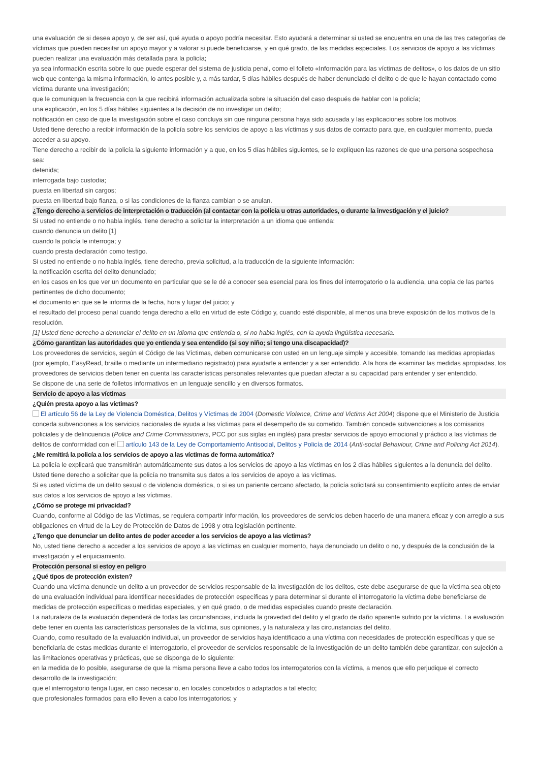una evaluación de si desea apoyo y, de ser así, qué ayuda o apoyo podría necesitar. Esto ayudará a determinar si usted se encuentra en una de las tres categorías de víctimas que pueden necesitar un apoyo mayor y a valorar si puede beneficiarse, y en qué grado, de las medidas especiales. Los servicios de apoyo a las víctimas pueden realizar una evaluación más detallada para la policía;
ya sea información escrita sobre lo que puede esperar del sistema de justicia penal, como el folleto «Información para las víctimas de delitos», o los datos de un sitio web que contenga la misma información, lo antes posible y, a más tardar, 5 días hábiles después de haber denunciado el delito o de que le hayan contactado como víctima durante una investigación;
que le comuniquen la frecuencia con la que recibirá información actualizada sobre la situación del caso después de hablar con la policía;
una explicación, en los 5 días hábiles siguientes a la decisión de no investigar un delito;
notificación en caso de que la investigación sobre el caso concluya sin que ninguna persona haya sido acusada y las explicaciones sobre los motivos.
Usted tiene derecho a recibir información de la policía sobre los servicios de apoyo a las víctimas y sus datos de contacto para que, en cualquier momento, pueda acceder a su apoyo.
Tiene derecho a recibir de la policía la siguiente información y a que, en los 5 días hábiles siguientes, se le expliquen las razones de que una persona sospechosa sea:
detenida;
interrogada bajo custodia;
puesta en libertad sin cargos;
puesta en libertad bajo fianza, o si las condiciones de la fianza cambian o se anulan.
¿Tengo derecho a servicios de interpretación o traducción (al contactar con la policía u otras autoridades, o durante la investigación y el juicio?
Si usted no entiende o no habla inglés, tiene derecho a solicitar la interpretación a un idioma que entienda:
cuando denuncia un delito [1]
cuando la policía le interroga; y
cuando presta declaración como testigo.
Si usted no entiende o no habla inglés, tiene derecho, previa solicitud, a la traducción de la siguiente información:
la notificación escrita del delito denunciado;
en los casos en los que ver un documento en particular que se le dé a conocer sea esencial para los fines del interrogatorio o la audiencia, una copia de las partes pertinentes de dicho documento;
el documento en que se le informa de la fecha, hora y lugar del juicio; y
el resultado del proceso penal cuando tenga derecho a ello en virtud de este Código y, cuando esté disponible, al menos una breve exposición de los motivos de la resolución.
[1] Usted tiene derecho a denunciar el delito en un idioma que entienda o, si no habla inglés, con la ayuda lingüística necesaria.
¿Cómo garantizan las autoridades que yo entienda y sea entendido (si soy niño; si tengo una discapacidad)?
Los proveedores de servicios, según el Código de las Víctimas, deben comunicarse con usted en un lenguaje simple y accesible, tomando las medidas apropiadas (por ejemplo, EasyRead, braille o mediante un intermediario registrado) para ayudarle a entender y a ser entendido. A la hora de examinar las medidas apropiadas, los proveedores de servicios deben tener en cuenta las características personales relevantes que puedan afectar a su capacidad para entender y ser entendido.
Se dispone de una serie de folletos informativos en un lenguaje sencillo y en diversos formatos.
Servicio de apoyo a las víctimas
¿Quién presta apoyo a las víctimas?
El artículo 56 de la Ley de Violencia Doméstica, Delitos y Víctimas de 2004 (Domestic Violence, Crime and Victims Act 2004) dispone que el Ministerio de Justicia conceda subvenciones a los servicios nacionales de ayuda a las víctimas para el desempeño de su cometido. También concede subvenciones a los comisarios policiales y de delincuencia (Police and Crime Commissioners, PCC por sus siglas en inglés) para prestar servicios de apoyo emocional y práctico a las víctimas de delitos de conformidad con el artículo 143 de la Ley de Comportamiento Antisocial, Delitos y Policía de 2014 (Anti-social Behaviour, Crime and Policing Act 2014).
¿Me remitirá la policía a los servicios de apoyo a las víctimas de forma automática?
La policía le explicará que transmitirán automáticamente sus datos a los servicios de apoyo a las víctimas en los 2 días hábiles siguientes a la denuncia del delito. Usted tiene derecho a solicitar que la policía no transmita sus datos a los servicios de apoyo a las víctimas.
Si es usted víctima de un delito sexual o de violencia doméstica, o si es un pariente cercano afectado, la policía solicitará su consentimiento explícito antes de enviar sus datos a los servicios de apoyo a las víctimas.
¿Cómo se protege mi privacidad?
Cuando, conforme al Código de las Víctimas, se requiera compartir información, los proveedores de servicios deben hacerlo de una manera eficaz y con arreglo a sus obligaciones en virtud de la Ley de Protección de Datos de 1998 y otra legislación pertinente.
¿Tengo que denunciar un delito antes de poder acceder a los servicios de apoyo a las víctimas?
No, usted tiene derecho a acceder a los servicios de apoyo a las víctimas en cualquier momento, haya denunciado un delito o no, y después de la conclusión de la investigación y el enjuiciamiento.
Protección personal si estoy en peligro
¿Qué tipos de protección existen?
Cuando una víctima denuncie un delito a un proveedor de servicios responsable de la investigación de los delitos, este debe asegurarse de que la víctima sea objeto de una evaluación individual para identificar necesidades de protección específicas y para determinar si durante el interrogatorio la víctima debe beneficiarse de medidas de protección específicas o medidas especiales, y en qué grado, o de medidas especiales cuando preste declaración.
La naturaleza de la evaluación dependerá de todas las circunstancias, incluida la gravedad del delito y el grado de daño aparente sufrido por la víctima. La evaluación debe tener en cuenta las características personales de la víctima, sus opiniones, y la naturaleza y las circunstancias del delito.
Cuando, como resultado de la evaluación individual, un proveedor de servicios haya identificado a una víctima con necesidades de protección específicas y que se beneficiaría de estas medidas durante el interrogatorio, el proveedor de servicios responsable de la investigación de un delito también debe garantizar, con sujeción a las limitaciones operativas y prácticas, que se disponga de lo siguiente:
en la medida de lo posible, asegurarse de que la misma persona lleve a cabo todos los interrogatorios con la víctima, a menos que ello perjudique el correcto desarrollo de la investigación;
que el interrogatorio tenga lugar, en caso necesario, en locales concebidos o adaptados a tal efecto;
que profesionales formados para ello lleven a cabo los interrogatorios; y